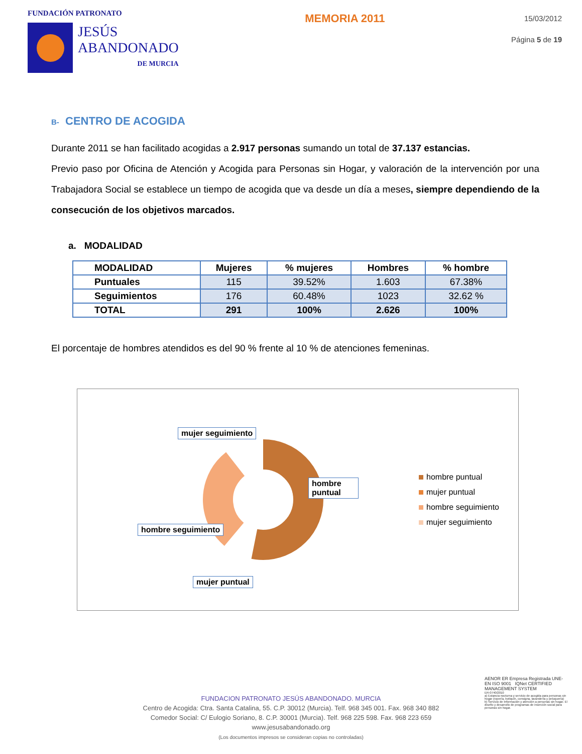FUNDACIÓN PATRONATO
JESÚS
ABANDONADO
DE MURCIA
MEMORIA 2011
15/03/2012
Página 5 de 19
B- CENTRO DE ACOGIDA
Durante 2011 se han facilitado acogidas a 2.917 personas sumando un total de 37.137 estancias.
Previo paso por Oficina de Atención y Acogida para Personas sin Hogar, y valoración de la intervención por una Trabajadora Social se establece un tiempo de acogida que va desde un día a meses, siempre dependiendo de la consecución de los objetivos marcados.
a. MODALIDAD
| MODALIDAD | Mujeres | % mujeres | Hombres | % hombre |
| --- | --- | --- | --- | --- |
| Puntuales | 115 | 39.52% | 1.603 | 67.38% |
| Seguimientos | 176 | 60.48% | 1023 | 32.62 % |
| TOTAL | 291 | 100% | 2.626 | 100% |
El porcentaje de hombres atendidos es del 90 % frente al 10 % de atenciones femeninas.
mujer seguimiento
hombre puntual
hombre seguimiento
mujer puntual
hombre puntual
mujer puntual
hombre seguimiento
mujer seguimiento
FUNDACION PATRONATO JESÚS ABANDONADO. MURCIA
Centro de Acogida: Ctra. Santa Catalina, 55. C.P. 30012 (Murcia). Telf. 968 345 001. Fax. 968 340 882
Comedor Social: C/ Eulogio Soriano, 8. C.P. 30001 (Murcia). Telf. 968 225 598. Fax. 968 223 659
www.jesusabandonado.org
(Los documentos impresos se consideran copias no controladas)
AENOR ER Empresa Registrada UNE-EN ISO 9001 IQNet CERTIFIED MANAGEMENT SYSTEM
ER-0740/2010
a) Estancia nocturna y servicio de acogida para personas sin hogar (ropería, botiquín, consigna, lavandería y peluquería)
b) Servicio de Información y atención a personas sin hogar. El diseño y desarrollo de programas de inserción social para personas sin hogar.